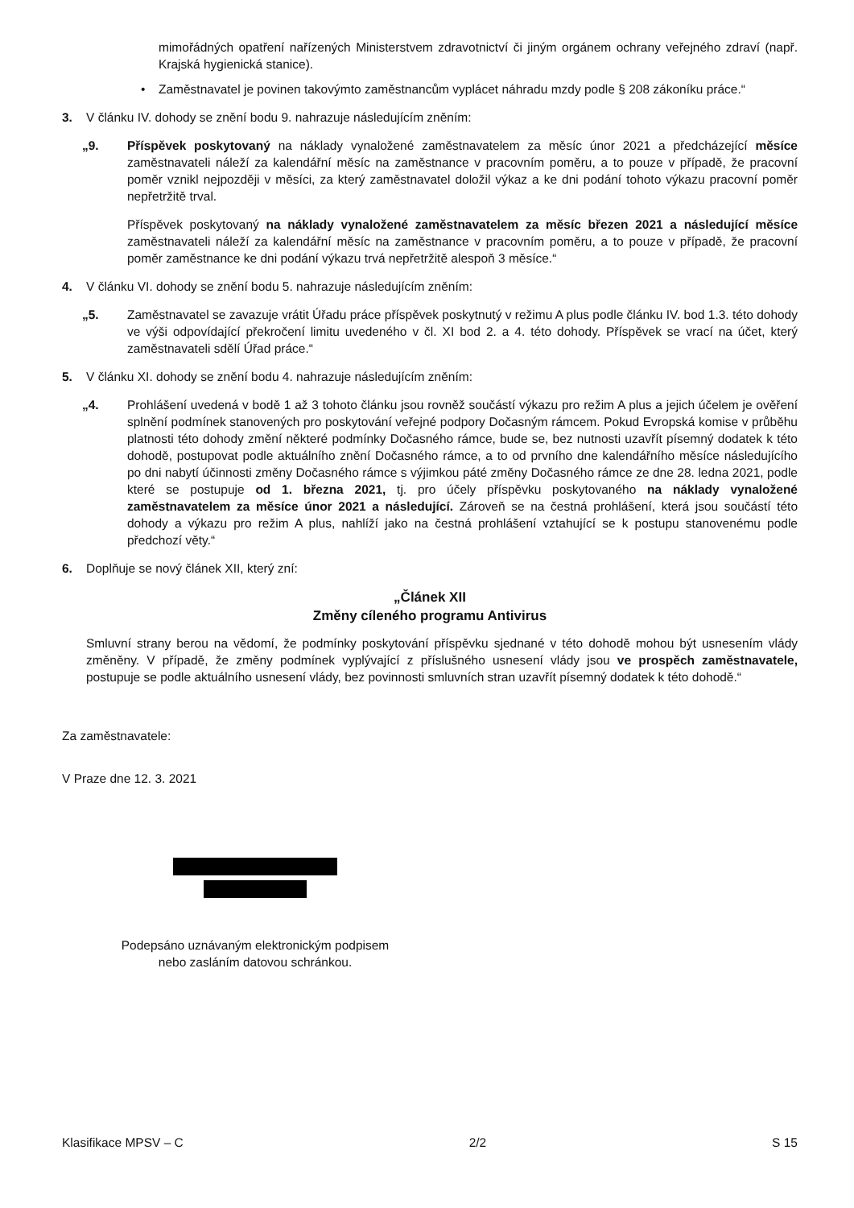mimořádných opatření nařízených Ministerstvem zdravotnictví či jiným orgánem ochrany veřejného zdraví (např. Krajská hygienická stanice).
• Zaměstnavatel je povinen takovýmto zaměstnancům vyplácet náhradu mzdy podle § 208 zákoníku práce.“
3. V článku IV. dohody se znění bodu 9. nahrazuje následujícím zněním:
„9. Příspěvek poskytovaný na náklady vynaložené zaměstnavatelem za měsíc únor 2021 a předcházející měsíce zaměstnavateli náleží za kalendářní měsíc na zaměstnance v pracovním poměru, a to pouze v případě, že pracovní poměr vznikl nejpozději v měsíci, za který zaměstnavatel doložil výkaz a ke dni podání tohoto výkazu pracovní poměr nepřetržitě trval.
Příspěvek poskytovaný na náklady vynaložené zaměstnavatelem za měsíc březen 2021 a následující měsíce zaměstnavateli náleží za kalendářní měsíc na zaměstnance v pracovním poměru, a to pouze v případě, že pracovní poměr zaměstnance ke dni podání výkazu trvá nepřetržitě alespoň 3 měsíce.“
4. V článku VI. dohody se znění bodu 5. nahrazuje následujícím zněním:
„5. Zaměstnavatel se zavazuje vrátit Úřadu práce příspěvek poskytnutý v režimu A plus podle článku IV. bod 1.3. této dohody ve výši odpovídající překročení limitu uvedeného v čl. XI bod 2. a 4. této dohody. Příspěvek se vrací na účet, který zaměstnavateli sdělí Úřad práce.“
5. V článku XI. dohody se znění bodu 4. nahrazuje následujícím zněním:
„4. Prohlášení uvedená v bodě 1 až 3 tohoto článku jsou rovněž součástí výkazu pro režim A plus a jejich účelem je ověření splnění podmínek stanovených pro poskytování veřejné podpory Dočasným rámcem. Pokud Evropská komise v průběhu platnosti této dohody změní některé podmínky Dočasného rámce, bude se, bez nutnosti uzavřít písemný dodatek k této dohodě, postupovat podle aktuálního znění Dočasného rámce, a to od prvního dne kalendářního měsíce následujícího po dni nabytí účinnosti změny Dočasného rámce s výjimkou páté změny Dočasného rámce ze dne 28. ledna 2021, podle které se postupuje od 1. března 2021, tj. pro účely příspěvku poskytovaného na náklady vynaložené zaměstnavatelem za měsíce únor 2021 a následující. Zároveň se na čestná prohlášení, která jsou součástí této dohody a výkazu pro režim A plus, nahlíží jako na čestná prohlášení vztahující se k postupu stanovenému podle předchozí věty.“
6. Doplňuje se nový článek XII, který zní:
„Článek XII
Změny cíleného programu Antivirus
Smluvní strany berou na vědomí, že podmínky poskytování příspěvku sjednané v této dohodě mohou být usnesením vlády změněny. V případě, že změny podmínek vyplývající z příslušného usnesení vlády jsou ve prospěch zaměstnavatele, postupuje se podle aktuálního usnesení vlády, bez povinnosti smluvních stran uzavřít písemný dodatek k této dohodě.“
Za zaměstnavatele:
V Praze dne 12. 3. 2021
Podepsáno uznávaným elektronickým podpisem nebo zasláním datovou schránkou.
Klasifikace MPSV – C 2/2 S 15